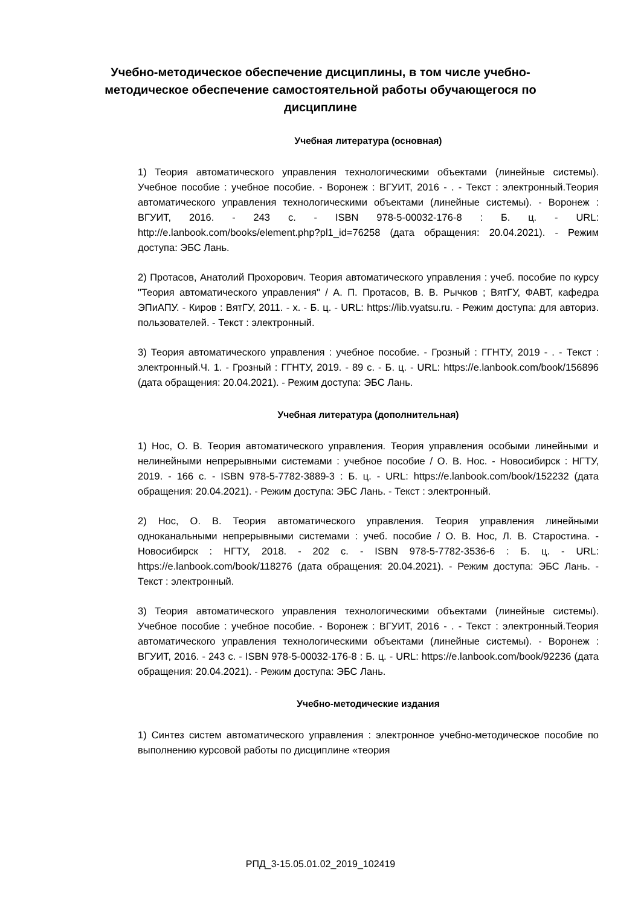Учебно-методическое обеспечение дисциплины, в том числе учебно-методическое обеспечение самостоятельной работы обучающегося по дисциплине
Учебная литература (основная)
1) Теория автоматического управления технологическими объектами (линейные системы). Учебное пособие : учебное пособие. - Воронеж : ВГУИТ, 2016 - . - Текст : электронный.Теория автоматического управления технологическими объектами (линейные системы). - Воронеж : ВГУИТ, 2016. - 243 с. - ISBN 978-5-00032-176-8 : Б. ц. - URL: http://e.lanbook.com/books/element.php?pl1_id=76258 (дата обращения: 20.04.2021). - Режим доступа: ЭБС Лань.
2) Протасов, Анатолий Прохорович. Теория автоматического управления : учеб. пособие по курсу "Теория автоматического управления" / А. П. Протасов, В. В. Рычков ; ВятГУ, ФАВТ, кафедра ЭПиАПУ. - Киров : ВятГУ, 2011. - х. - Б. ц. - URL: https://lib.vyatsu.ru. - Режим доступа: для авториз. пользователей. - Текст : электронный.
3) Теория автоматического управления : учебное пособие. - Грозный : ГГНТУ, 2019 - . - Текст : электронный.Ч. 1. - Грозный : ГГНТУ, 2019. - 89 с. - Б. ц. - URL: https://e.lanbook.com/book/156896 (дата обращения: 20.04.2021). - Режим доступа: ЭБС Лань.
Учебная литература (дополнительная)
1) Нос, О. В. Теория автоматического управления. Теория управления особыми линейными и нелинейными непрерывными системами : учебное пособие / О. В. Нос. - Новосибирск : НГТУ, 2019. - 166 с. - ISBN 978-5-7782-3889-3 : Б. ц. - URL: https://e.lanbook.com/book/152232 (дата обращения: 20.04.2021). - Режим доступа: ЭБС Лань. - Текст : электронный.
2) Нос, О. В. Теория автоматического управления. Теория управления линейными одноканальными непрерывными системами : учеб. пособие / О. В. Нос, Л. В. Старостина. - Новосибирск : НГТУ, 2018. - 202 с. - ISBN 978-5-7782-3536-6 : Б. ц. - URL: https://e.lanbook.com/book/118276 (дата обращения: 20.04.2021). - Режим доступа: ЭБС Лань. - Текст : электронный.
3) Теория автоматического управления технологическими объектами (линейные системы). Учебное пособие : учебное пособие. - Воронеж : ВГУИТ, 2016 - . - Текст : электронный.Теория автоматического управления технологическими объектами (линейные системы). - Воронеж : ВГУИТ, 2016. - 243 с. - ISBN 978-5-00032-176-8 : Б. ц. - URL: https://e.lanbook.com/book/92236 (дата обращения: 20.04.2021). - Режим доступа: ЭБС Лань.
Учебно-методические издания
1) Синтез систем автоматического управления : электронное учебно-методическое пособие по выполнению курсовой работы по дисциплине «теория
РПД_3-15.05.01.02_2019_102419